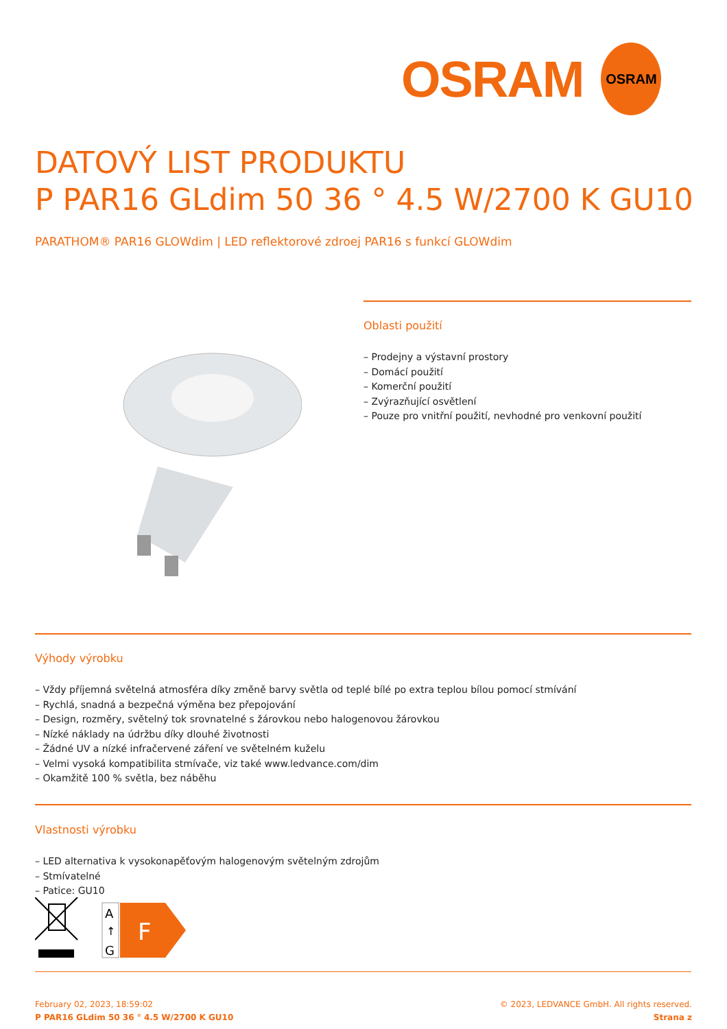OSRAM
OSRAM
DATOVÝ LIST PRODUKTU
P PAR16 GLdim 50 36 ° 4.5 W/2700 K GU10
PARATHOM® PAR16 GLOWdim | LED reflektorové zdroej PAR16 s funkcí GLOWdim
Oblasti použití
– Prodejny a výstavní prostory
– Domácí použití
– Komerční použití
– Zvýrazňující osvětlení
– Pouze pro vnitřní použití, nevhodné pro venkovní použití
Výhody výrobku
– Vždy příjemná světelná atmosféra díky změně barvy světla od teplé bílé po extra teplou bílou pomocí stmívání
– Rychlá, snadná a bezpečná výměna bez přepojování
– Design, rozměry, světelný tok srovnatelné s žárovkou nebo halogenovou žárovkou
– Nízké náklady na údržbu díky dlouhé životnosti
– Žádné UV a nízké infračervené záření ve světelném kuželu
– Velmi vysoká kompatibilita stmívače, viz také www.ledvance.com/dim
– Okamžitě 100 % světla, bez náběhu
Vlastnosti výrobku
– LED alternativa k vysokonapěťovým halogenovým světelným zdrojům
– Stmívatelné
– Patice: GU10
A
↑
G
F
February 02, 2023, 18:59:02
P PAR16 GLdim 50 36 ° 4.5 W/2700 K GU10
© 2023, LEDVANCE GmbH. All rights reserved.
Strana z